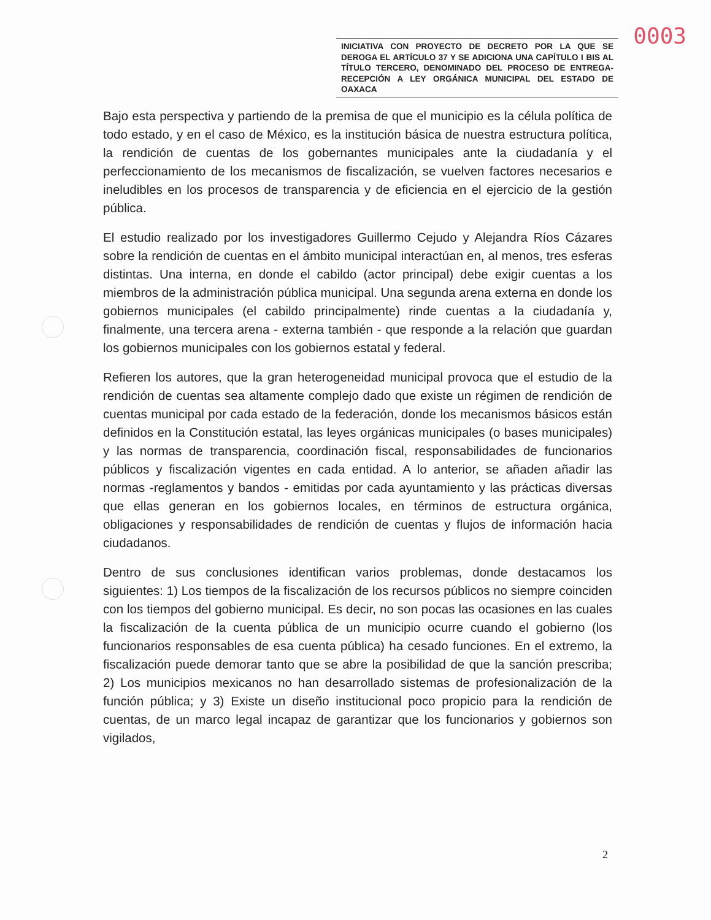0003
INICIATIVA CON PROYECTO DE DECRETO POR LA QUE SE DEROGA EL ARTÍCULO 37 Y SE ADICIONA UNA CAPÍTULO I BIS AL TÍTULO TERCERO, DENOMINADO DEL PROCESO DE ENTREGA-RECEPCIÓN A LEY ORGÁNICA MUNICIPAL DEL ESTADO DE OAXACA
Bajo esta perspectiva y partiendo de la premisa de que el municipio es la célula política de todo estado, y en el caso de México, es la institución básica de nuestra estructura política, la rendición de cuentas de los gobernantes municipales ante la ciudadanía y el perfeccionamiento de los mecanismos de fiscalización, se vuelven factores necesarios e ineludibles en los procesos de transparencia y de eficiencia en el ejercicio de la gestión pública.
El estudio realizado por los investigadores Guillermo Cejudo y Alejandra Ríos Cázares sobre la rendición de cuentas en el ámbito municipal interactúan en, al menos, tres esferas distintas. Una interna, en donde el cabildo (actor principal) debe exigir cuentas a los miembros de la administración pública municipal. Una segunda arena externa en donde los gobiernos municipales (el cabildo principalmente) rinde cuentas a la ciudadanía y, finalmente, una tercera arena - externa también - que responde a la relación que guardan los gobiernos municipales con los gobiernos estatal y federal.
Refieren los autores, que la gran heterogeneidad municipal provoca que el estudio de la rendición de cuentas sea altamente complejo dado que existe un régimen de rendición de cuentas municipal por cada estado de la federación, donde los mecanismos básicos están definidos en la Constitución estatal, las leyes orgánicas municipales (o bases municipales) y las normas de transparencia, coordinación fiscal, responsabilidades de funcionarios públicos y fiscalización vigentes en cada entidad. A lo anterior, se añaden añadir las normas -reglamentos y bandos - emitidas por cada ayuntamiento y las prácticas diversas que ellas generan en los gobiernos locales, en términos de estructura orgánica, obligaciones y responsabilidades de rendición de cuentas y flujos de información hacia ciudadanos.
Dentro de sus conclusiones identifican varios problemas, donde destacamos los siguientes: 1) Los tiempos de la fiscalización de los recursos públicos no siempre coinciden con los tiempos del gobierno municipal. Es decir, no son pocas las ocasiones en las cuales la fiscalización de la cuenta pública de un municipio ocurre cuando el gobierno (los funcionarios responsables de esa cuenta pública) ha cesado funciones. En el extremo, la fiscalización puede demorar tanto que se abre la posibilidad de que la sanción prescriba; 2) Los municipios mexicanos no han desarrollado sistemas de profesionalización de la función pública; y 3) Existe un diseño institucional poco propicio para la rendición de cuentas, de un marco legal incapaz de garantizar que los funcionarios y gobiernos son vigilados,
2